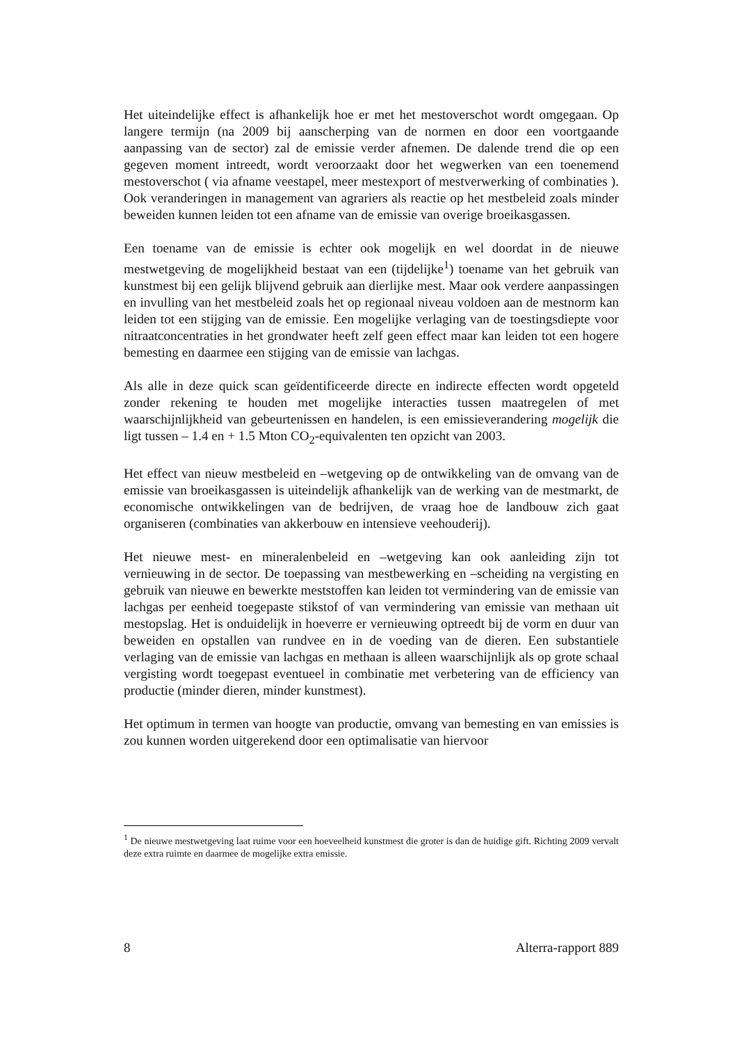Het uiteindelijke effect is afhankelijk hoe er met het mestoverschot wordt omgegaan. Op langere termijn (na 2009 bij aanscherping van de normen en door een voortgaande aanpassing van de sector) zal de emissie verder afnemen. De dalende trend die op een gegeven moment intreedt, wordt veroorzaakt door het wegwerken van een toenemend mestoverschot ( via afname veestapel, meer mestexport of mestverwerking of combinaties ). Ook veranderingen in management van agrariers als reactie op het mestbeleid zoals minder beweiden kunnen leiden tot een afname van de emissie van overige broeikasgassen.
Een toename van de emissie is echter ook mogelijk en wel doordat in de nieuwe mestwetgeving de mogelijkheid bestaat van een (tijdelijke<sup>1</sup>) toename van het gebruik van kunstmest bij een gelijk blijvend gebruik aan dierlijke mest. Maar ook verdere aanpassingen en invulling van het mestbeleid zoals het op regionaal niveau voldoen aan de mestnorm kan leiden tot een stijging van de emissie. Een mogelijke verlaging van de toestingsdiepte voor nitraatconcentraties in het grondwater heeft zelf geen effect maar kan leiden tot een hogere bemesting en daarmee een stijging van de emissie van lachgas.
Als alle in deze quick scan geïdentificeerde directe en indirecte effecten wordt opgeteld zonder rekening te houden met mogelijke interacties tussen maatregelen of met waarschijnlijkheid van gebeurtenissen en handelen, is een emissieverandering mogelijk die ligt tussen – 1.4 en + 1.5 Mton CO<sub>2</sub>-equivalenten ten opzicht van 2003.
Het effect van nieuw mestbeleid en –wetgeving op de ontwikkeling van de omvang van de emissie van broeikasgassen is uiteindelijk afhankelijk van de werking van de mestmarkt, de economische ontwikkelingen van de bedrijven, de vraag hoe de landbouw zich gaat organiseren (combinaties van akkerbouw en intensieve veehouderij).
Het nieuwe mest- en mineralenbeleid en –wetgeving kan ook aanleiding zijn tot vernieuwing in de sector. De toepassing van mestbewerking en –scheiding na vergisting en gebruik van nieuwe en bewerkte meststoffen kan leiden tot vermindering van de emissie van lachgas per eenheid toegepaste stikstof of van vermindering van emissie van methaan uit mestopslag. Het is onduidelijk in hoeverre er vernieuwing optreedt bij de vorm en duur van beweiden en opstallen van rundvee en in de voeding van de dieren. Een substantiele verlaging van de emissie van lachgas en methaan is alleen waarschijnlijk als op grote schaal vergisting wordt toegepast eventueel in combinatie met verbetering van de efficiency van productie (minder dieren, minder kunstmest).
Het optimum in termen van hoogte van productie, omvang van bemesting en van emissies is zou kunnen worden uitgerekend door een optimalisatie van hiervoor
<sup>1</sup> De nieuwe mestwetgeving laat ruime voor een hoeveelheid kunstmest die groter is dan de huidige gift. Richting 2009 vervalt deze extra ruimte en daarmee de mogelijke extra emissie.
8 Alterra-rapport 889